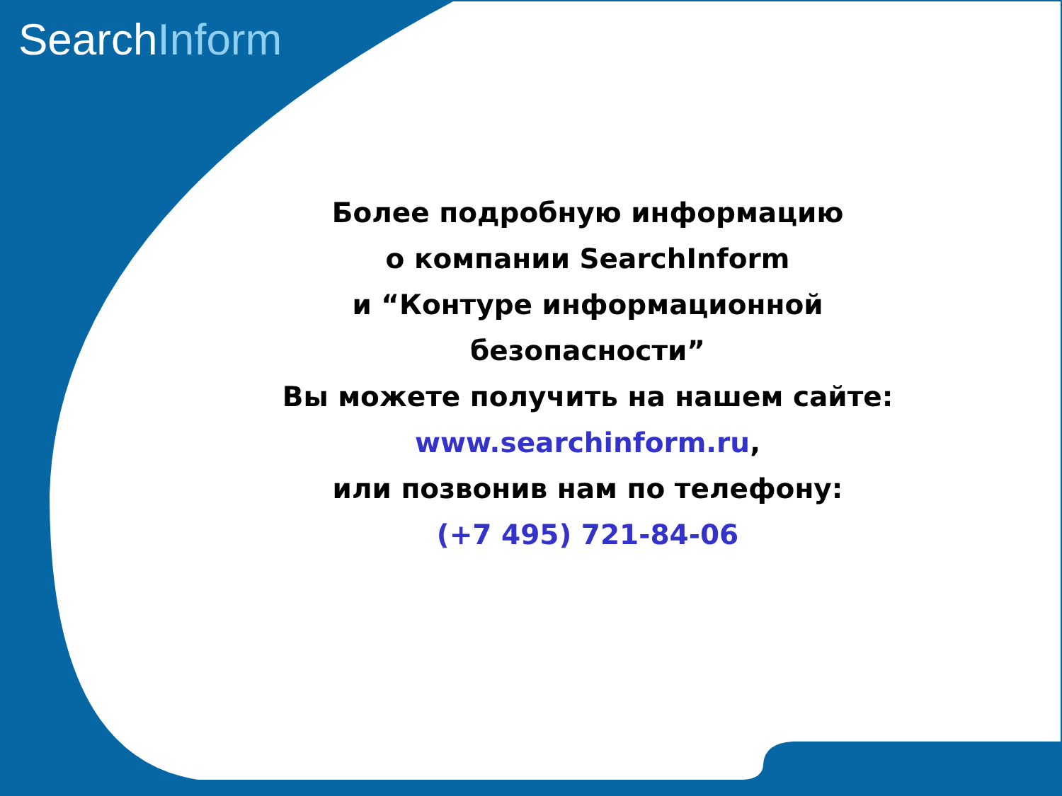SearchInform
Более подробную информацию
о компании SearchInform
и “Контуре информационной
безопасности”
Вы можете получить на нашем сайте:
www.searchinform.ru,
или позвонив нам по телефону:
(+7 495) 721-84-06